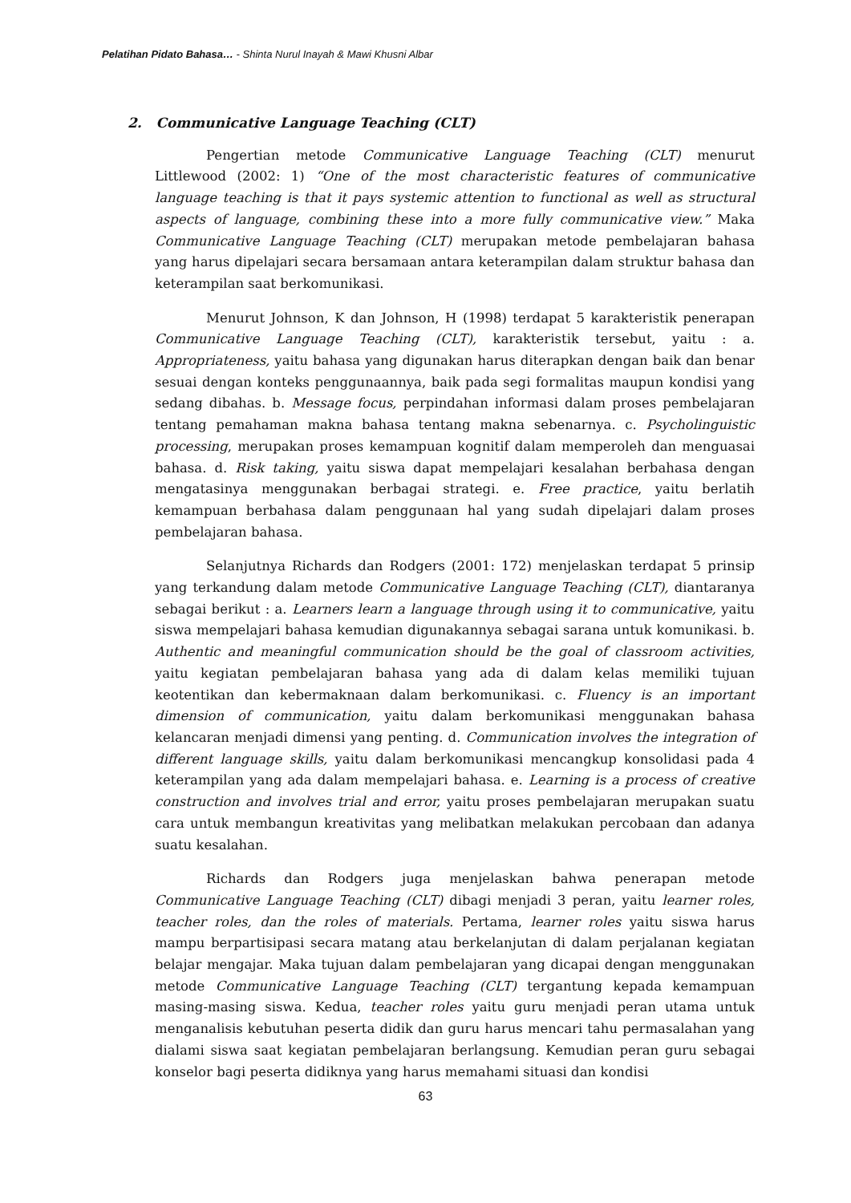Pelatihan Pidato Bahasa… - Shinta Nurul Inayah & Mawi Khusni Albar
2. Communicative Language Teaching (CLT)
Pengertian metode Communicative Language Teaching (CLT) menurut Littlewood (2002: 1) “One of the most characteristic features of communicative language teaching is that it pays systemic attention to functional as well as structural aspects of language, combining these into a more fully communicative view.” Maka Communicative Language Teaching (CLT) merupakan metode pembelajaran bahasa yang harus dipelajari secara bersamaan antara keterampilan dalam struktur bahasa dan keterampilan saat berkomunikasi.
Menurut Johnson, K dan Johnson, H (1998) terdapat 5 karakteristik penerapan Communicative Language Teaching (CLT), karakteristik tersebut, yaitu : a. Appropriateness, yaitu bahasa yang digunakan harus diterapkan dengan baik dan benar sesuai dengan konteks penggunaannya, baik pada segi formalitas maupun kondisi yang sedang dibahas. b. Message focus, perpindahan informasi dalam proses pembelajaran tentang pemahaman makna bahasa tentang makna sebenarnya. c. Psycholinguistic processing, merupakan proses kemampuan kognitif dalam memperoleh dan menguasai bahasa. d. Risk taking, yaitu siswa dapat mempelajari kesalahan berbahasa dengan mengatasinya menggunakan berbagai strategi. e. Free practice, yaitu berlatih kemampuan berbahasa dalam penggunaan hal yang sudah dipelajari dalam proses pembelajaran bahasa.
Selanjutnya Richards dan Rodgers (2001: 172) menjelaskan terdapat 5 prinsip yang terkandung dalam metode Communicative Language Teaching (CLT), diantaranya sebagai berikut : a. Learners learn a language through using it to communicative, yaitu siswa mempelajari bahasa kemudian digunakannya sebagai sarana untuk komunikasi. b. Authentic and meaningful communication should be the goal of classroom activities, yaitu kegiatan pembelajaran bahasa yang ada di dalam kelas memiliki tujuan keotentikan dan kebermaknaan dalam berkomunikasi. c. Fluency is an important dimension of communication, yaitu dalam berkomunikasi menggunakan bahasa kelancaran menjadi dimensi yang penting. d. Communication involves the integration of different language skills, yaitu dalam berkomunikasi mencangkup konsolidasi pada 4 keterampilan yang ada dalam mempelajari bahasa. e. Learning is a process of creative construction and involves trial and error, yaitu proses pembelajaran merupakan suatu cara untuk membangun kreativitas yang melibatkan melakukan percobaan dan adanya suatu kesalahan.
Richards dan Rodgers juga menjelaskan bahwa penerapan metode Communicative Language Teaching (CLT) dibagi menjadi 3 peran, yaitu learner roles, teacher roles, dan the roles of materials. Pertama, learner roles yaitu siswa harus mampu berpartisipasi secara matang atau berkelanjutan di dalam perjalanan kegiatan belajar mengajar. Maka tujuan dalam pembelajaran yang dicapai dengan menggunakan metode Communicative Language Teaching (CLT) tergantung kepada kemampuan masing-masing siswa. Kedua, teacher roles yaitu guru menjadi peran utama untuk menganalisis kebutuhan peserta didik dan guru harus mencari tahu permasalahan yang dialami siswa saat kegiatan pembelajaran berlangsung. Kemudian peran guru sebagai konselor bagi peserta didiknya yang harus memahami situasi dan kondisi
63